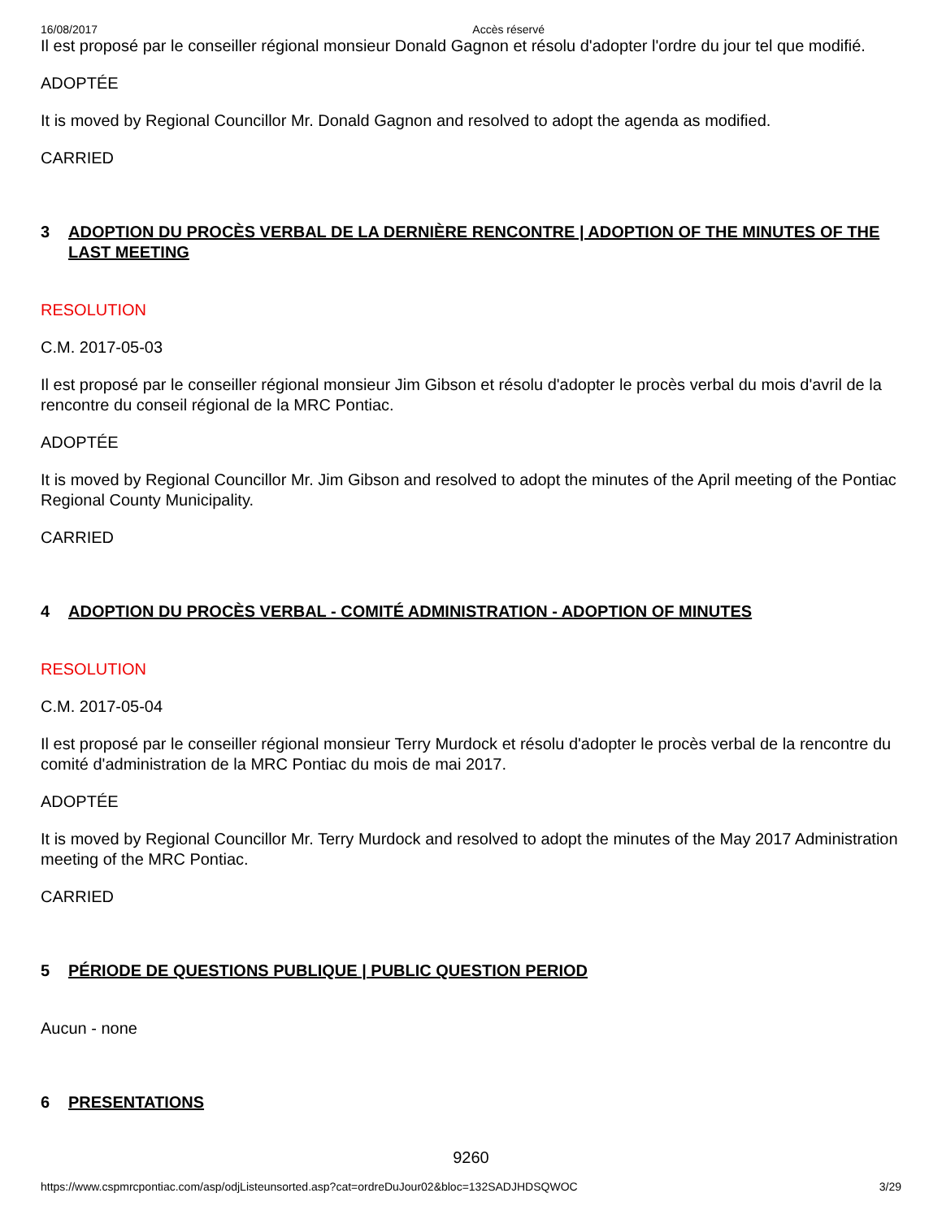16/08/2017 Accès réservé
Il est proposé par le conseiller régional monsieur Donald Gagnon et résolu d'adopter l'ordre du jour tel que modifié.
ADOPTÉE
It is moved by Regional Councillor Mr. Donald Gagnon and resolved to adopt the agenda as modified.
CARRIED
3 ADOPTION DU PROCÈS VERBAL DE LA DERNIÈRE RENCONTRE | ADOPTION OF THE MINUTES OF THE LAST MEETING
RESOLUTION
C.M. 2017-05-03
Il est proposé par le conseiller régional monsieur Jim Gibson et résolu d'adopter le procès verbal du mois d'avril de la rencontre du conseil régional de la MRC Pontiac.
ADOPTÉE
It is moved by Regional Councillor Mr. Jim Gibson and resolved to adopt the minutes of the April meeting of the Pontiac Regional County Municipality.
CARRIED
4 ADOPTION DU PROCÈS VERBAL - COMITÉ ADMINISTRATION - ADOPTION OF MINUTES
RESOLUTION
C.M. 2017-05-04
Il est proposé par le conseiller régional monsieur Terry Murdock et résolu d'adopter le procès verbal de la rencontre du comité d'administration de la MRC Pontiac du mois de mai 2017.
ADOPTÉE
It is moved by Regional Councillor Mr. Terry Murdock and resolved to adopt the minutes of the May 2017 Administration meeting of the MRC Pontiac.
CARRIED
5 PÉRIODE DE QUESTIONS PUBLIQUE | PUBLIC QUESTION PERIOD
Aucun - none
6 PRESENTATIONS
9260
https://www.cspmrcpontiac.com/asp/odjListeunsorted.asp?cat=ordreDuJour02&bloc=132SADJHDSQWOC 3/29